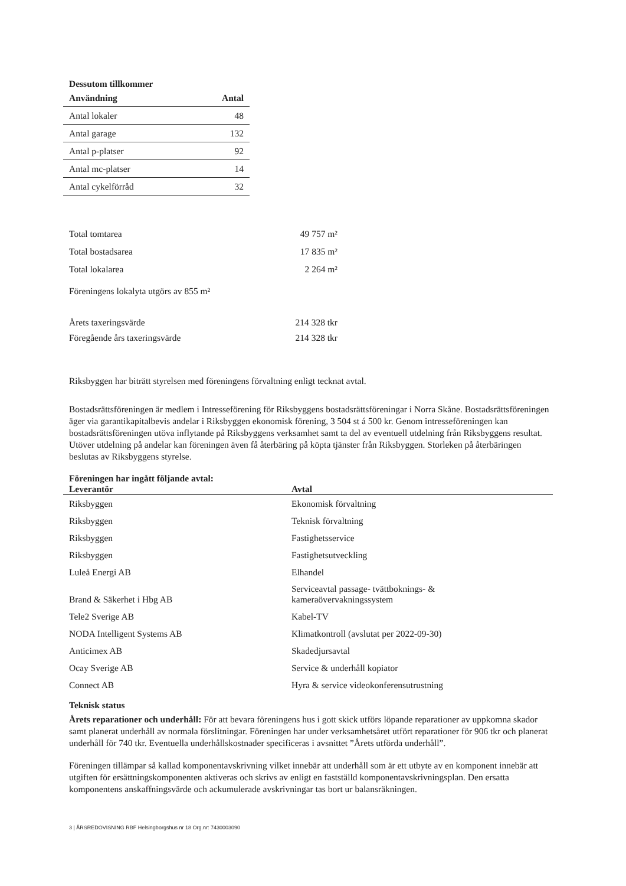Dessutom tillkommer
| Användning | Antal |
| --- | --- |
| Antal lokaler | 48 |
| Antal garage | 132 |
| Antal p-platser | 92 |
| Antal mc-platser | 14 |
| Antal cykelförråd | 32 |
| Total tomtarea | 49 757 m² |
| Total bostadsarea | 17 835 m² |
| Total lokalarea | 2 264 m² |
Föreningens lokalyta utgörs av 855 m²
| Årets taxeringsvärde | 214 328 tkr |
| Föregående års taxeringsvärde | 214 328 tkr |
Riksbyggen har biträtt styrelsen med föreningens förvaltning enligt tecknat avtal.
Bostadsrättsföreningen är medlem i Intresseförening för Riksbyggens bostadsrättsföreningar i Norra Skåne. Bostadsrättsföreningen äger via garantikapitalbevis andelar i Riksbyggen ekonomisk förening, 3 504 st á 500 kr. Genom intresseföreningen kan bostadsrättsföreningen utöva inflytande på Riksbyggens verksamhet samt ta del av eventuell utdelning från Riksbyggens resultat. Utöver utdelning på andelar kan föreningen även få återbäring på köpta tjänster från Riksbyggen. Storleken på återbäringen beslutas av Riksbyggens styrelse.
Föreningen har ingått följande avtal:
| Leverantör | Avtal |
| --- | --- |
| Riksbyggen | Ekonomisk förvaltning |
| Riksbyggen | Teknisk förvaltning |
| Riksbyggen | Fastighetsservice |
| Riksbyggen | Fastighetsutveckling |
| Luleå Energi AB | Elhandel |
| Brand & Säkerhet i Hbg AB | Serviceavtal passage- tvättboknings- & kameraövervakningssystem |
| Tele2 Sverige AB | Kabel-TV |
| NODA Intelligent Systems AB | Klimatkontroll (avslutat per 2022-09-30) |
| Anticimex AB | Skadedjursavtal |
| Ocay Sverige AB | Service & underhåll kopiator |
| Connect AB | Hyra & service videokonferensutrustning |
Teknisk status
Årets reparationer och underhåll: För att bevara föreningens hus i gott skick utförs löpande reparationer av uppkomna skador samt planerat underhåll av normala förslitningar. Föreningen har under verksamhetsåret utfört reparationer för 906 tkr och planerat underhåll för 740 tkr. Eventuella underhållskostnader specificeras i avsnittet ”Årets utförda underhåll”.
Föreningen tillämpar så kallad komponentavskrivning vilket innebär att underhåll som är ett utbyte av en komponent innebär att utgiften för ersättningskomponenten aktiveras och skrivs av enligt en fastställd komponentavskrivningsplan. Den ersatta komponentens anskaffningsvärde och ackumulerade avskrivningar tas bort ur balansräkningen.
3 | ÅRSREDOVISNING RBF Helsingborgshus nr 18 Org.nr: 7430003090